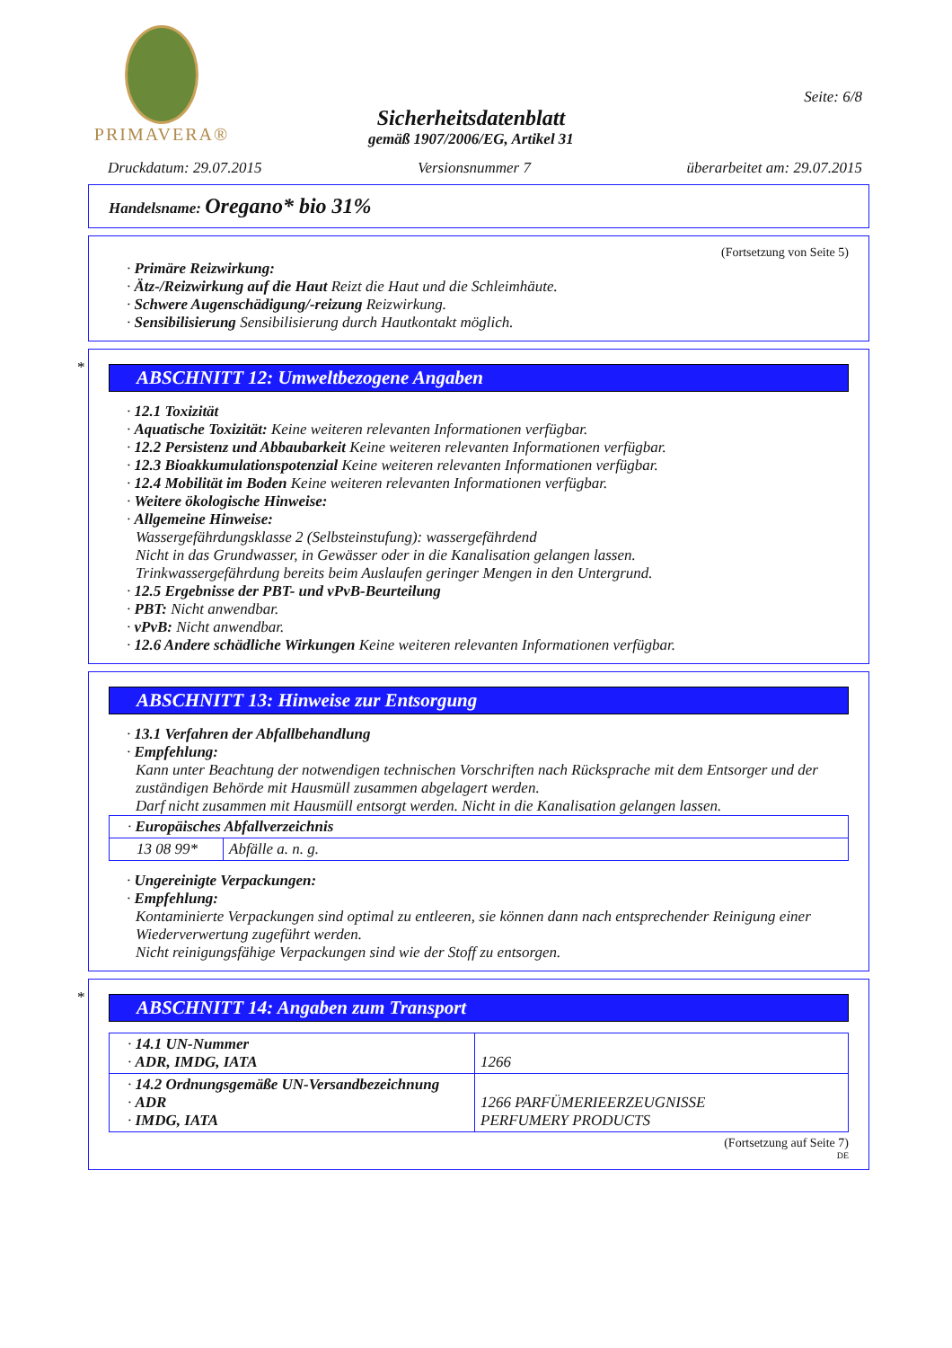PRIMAVERA®
Sicherheitsdatenblatt
gemäß 1907/2006/EG, Artikel 31
Seite: 6/8
Druckdatum: 29.07.2015 Versionsnummer 7 überarbeitet am: 29.07.2015
Handelsname: Oregano* bio 31%
(Fortsetzung von Seite 5)
· Primäre Reizwirkung:
· Ätz-/Reizwirkung auf die Haut Reizt die Haut und die Schleimhäute.
· Schwere Augenschädigung/-reizung Reizwirkung.
· Sensibilisierung Sensibilisierung durch Hautkontakt möglich.
*
ABSCHNITT 12: Umweltbezogene Angaben
· 12.1 Toxizität
· Aquatische Toxizität: Keine weiteren relevanten Informationen verfügbar.
· 12.2 Persistenz und Abbaubarkeit Keine weiteren relevanten Informationen verfügbar.
· 12.3 Bioakkumulationspotenzial Keine weiteren relevanten Informationen verfügbar.
· 12.4 Mobilität im Boden Keine weiteren relevanten Informationen verfügbar.
· Weitere ökologische Hinweise:
· Allgemeine Hinweise:
Wassergefährdungsklasse 2 (Selbsteinstufung): wassergefährdend
Nicht in das Grundwasser, in Gewässer oder in die Kanalisation gelangen lassen.
Trinkwassergefährdung bereits beim Auslaufen geringer Mengen in den Untergrund.
· 12.5 Ergebnisse der PBT- und vPvB-Beurteilung
· PBT: Nicht anwendbar.
· vPvB: Nicht anwendbar.
· 12.6 Andere schädliche Wirkungen Keine weiteren relevanten Informationen verfügbar.
ABSCHNITT 13: Hinweise zur Entsorgung
· 13.1 Verfahren der Abfallbehandlung
· Empfehlung:
Kann unter Beachtung der notwendigen technischen Vorschriften nach Rücksprache mit dem Entsorger und der zuständigen Behörde mit Hausmüll zusammen abgelagert werden.
Darf nicht zusammen mit Hausmüll entsorgt werden. Nicht in die Kanalisation gelangen lassen.
| · Europäisches Abfallverzeichnis | |
| 13 08 99* | Abfälle a. n. g. |
· Ungereinigte Verpackungen:
· Empfehlung:
Kontaminierte Verpackungen sind optimal zu entleeren, sie können dann nach entsprechender Reinigung einer Wiederverwertung zugeführt werden.
Nicht reinigungsfähige Verpackungen sind wie der Stoff zu entsorgen.
*
ABSCHNITT 14: Angaben zum Transport
| · 14.1 UN-Nummer · ADR, IMDG, IATA | 1266 |
| · 14.2 Ordnungsgemäße UN-Versandbezeichnung · ADR · IMDG, IATA | 1266 PARFÜMERIEERZEUGNISSE PERFUMERY PRODUCTS |
(Fortsetzung auf Seite 7)
DE